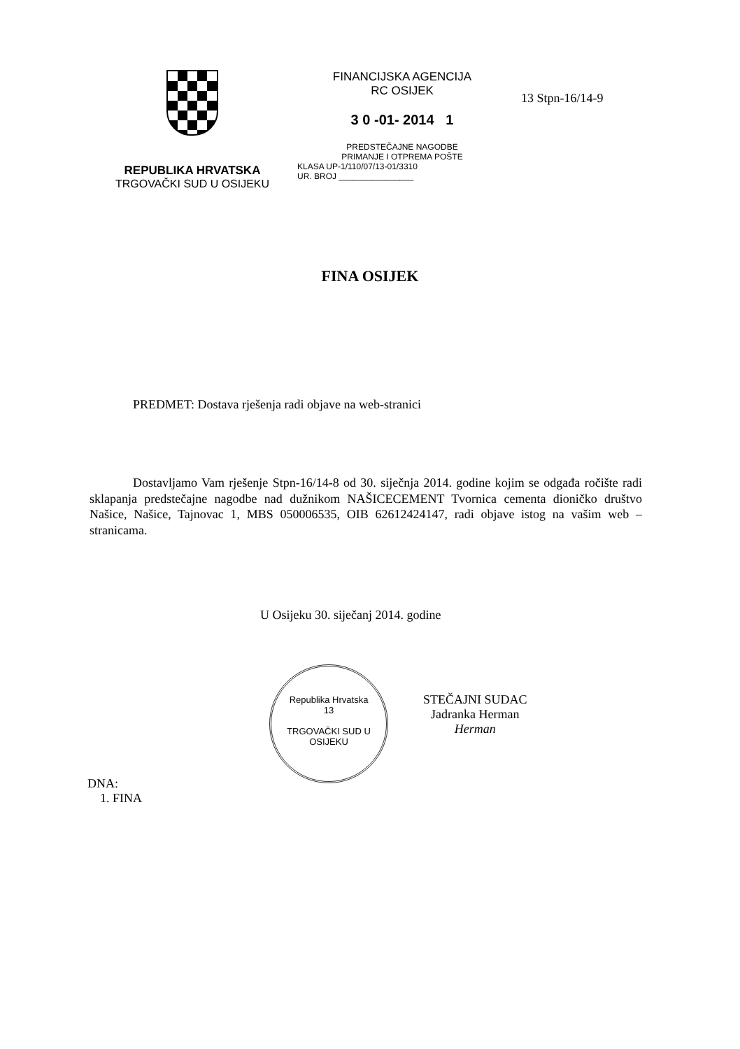REPUBLIKA HRVATSKA
TRGOVAČKI SUD U OSIJEKU
FINANCIJSKA AGENCIJA
RC OSIJEK
3 0 -01- 2014 1
PREDSTEČAJNE NAGODBE
PRIMANJE I OTPREMA POŠTE
KLASA UP-1/110/07/13-01/3310
UR. BROJ ________________
13 Stpn-16/14-9
FINA OSIJEK
PREDMET: Dostava rješenja radi objave na web-stranici
Dostavljamo Vam rješenje Stpn-16/14-8 od 30. siječnja 2014. godine kojim se odgađa ročište radi sklapanja predstečajne nagodbe nad dužnikom NAŠICECEMENT Tvornica cementa dioničko društvo Našice, Našice, Tajnovac 1, MBS 050006535, OIB 62612424147, radi objave istog na vašim web – stranicama.
U Osijeku 30. siječanj 2014. godine
Republika Hrvatska
13
TRGOVAČKI SUD U OSIJEKU
STEČAJNI SUDAC
Jadranka Herman
Herman
DNA:
1. FINA